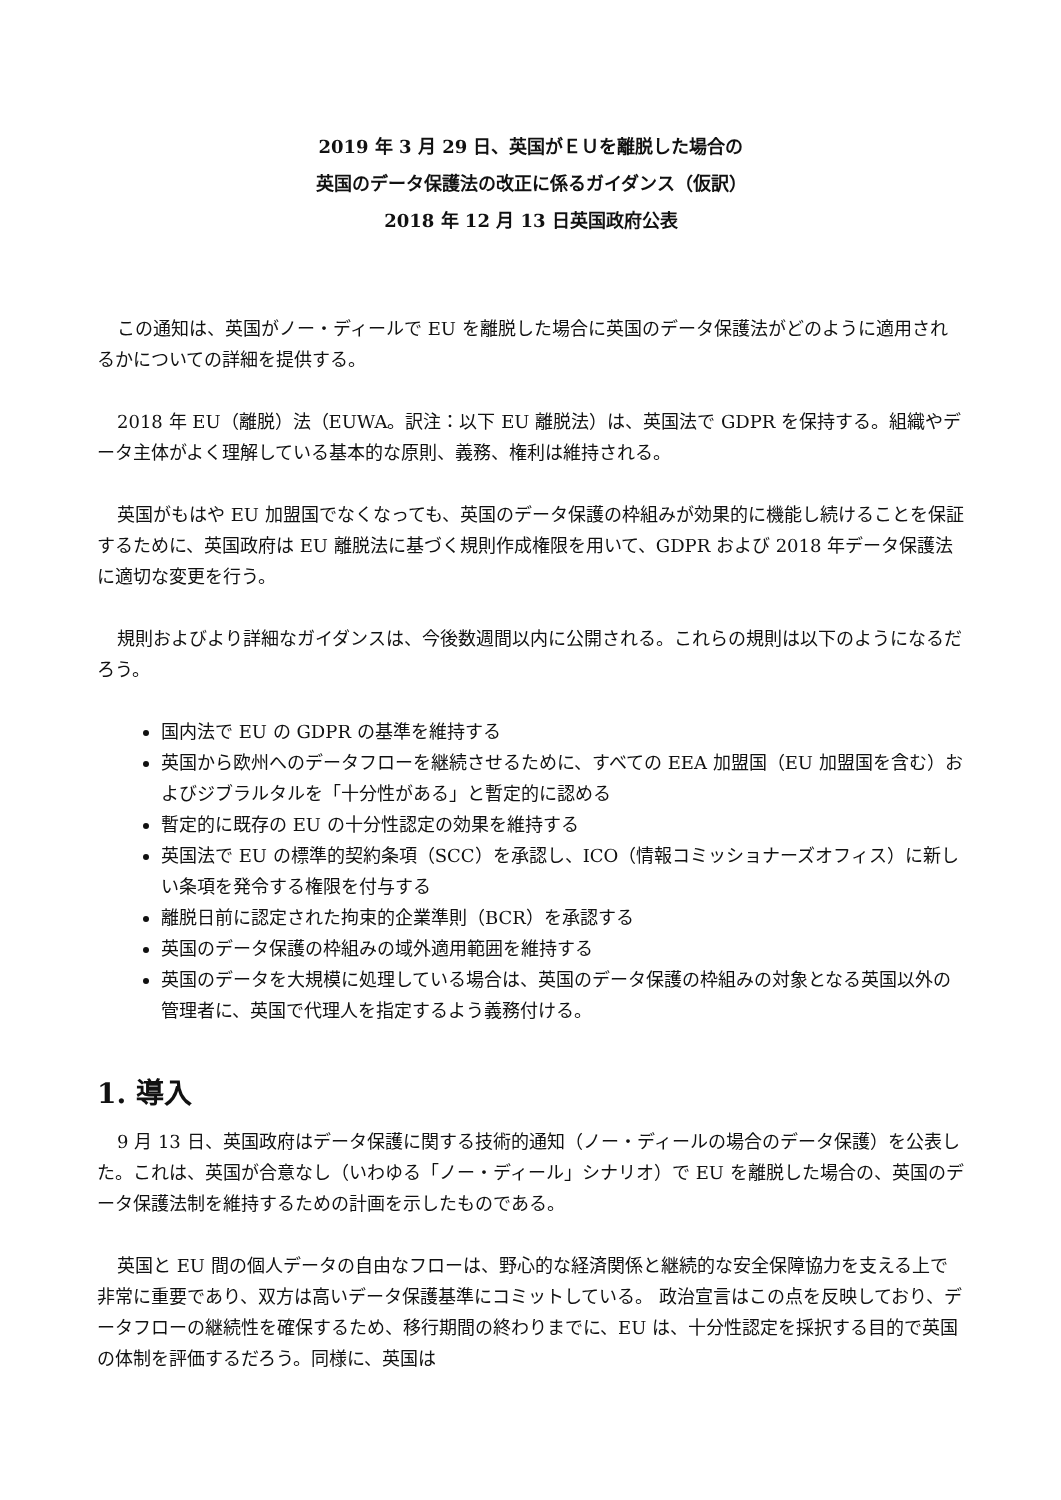2019 年 3 月 29 日、英国がＥＵを離脱した場合の
英国のデータ保護法の改正に係るガイダンス（仮訳）
2018 年 12 月 13 日英国政府公表
この通知は、英国がノー・ディールで EU を離脱した場合に英国のデータ保護法がどのように適用されるかについての詳細を提供する。
2018 年 EU（離脱）法（EUWA。訳注：以下 EU 離脱法）は、英国法で GDPR を保持する。組織やデータ主体がよく理解している基本的な原則、義務、権利は維持される。
英国がもはや EU 加盟国でなくなっても、英国のデータ保護の枠組みが効果的に機能し続けることを保証するために、英国政府は EU 離脱法に基づく規則作成権限を用いて、GDPR および 2018 年データ保護法に適切な変更を行う。
規則およびより詳細なガイダンスは、今後数週間以内に公開される。これらの規則は以下のようになるだろう。
国内法で EU の GDPR の基準を維持する
英国から欧州へのデータフローを継続させるために、すべての EEA 加盟国（EU 加盟国を含む）およびジブラルタルを「十分性がある」と暫定的に認める
暫定的に既存の EU の十分性認定の効果を維持する
英国法で EU の標準的契約条項（SCC）を承認し、ICO（情報コミッショナーズオフィス）に新しい条項を発令する権限を付与する
離脱日前に認定された拘束的企業準則（BCR）を承認する
英国のデータ保護の枠組みの域外適用範囲を維持する
英国のデータを大規模に処理している場合は、英国のデータ保護の枠組みの対象となる英国以外の管理者に、英国で代理人を指定するよう義務付ける。
1. 導入
9 月 13 日、英国政府はデータ保護に関する技術的通知（ノー・ディールの場合のデータ保護）を公表した。これは、英国が合意なし（いわゆる「ノー・ディール」シナリオ）で EU を離脱した場合の、英国のデータ保護法制を維持するための計画を示したものである。
英国と EU 間の個人データの自由なフローは、野心的な経済関係と継続的な安全保障協力を支える上で非常に重要であり、双方は高いデータ保護基準にコミットしている。 政治宣言はこの点を反映しており、データフローの継続性を確保するため、移行期間の終わりまでに、EU は、十分性認定を採択する目的で英国の体制を評価するだろう。同様に、英国は